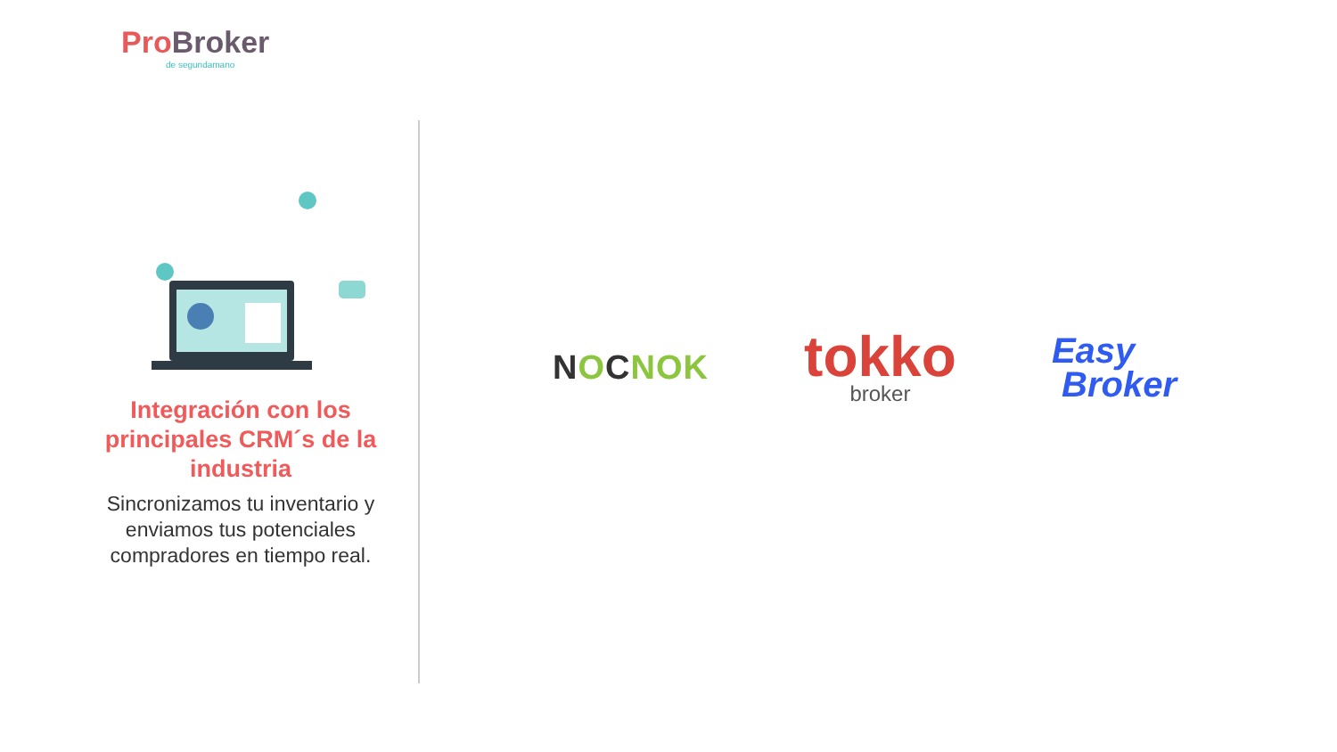ProBroker
de segundamano
Integración con los principales CRM´s de la industria
Sincronizamos tu inventario y enviamos tus potenciales compradores en tiempo real.
NOCNOK
tokko
broker
Easy
Broker